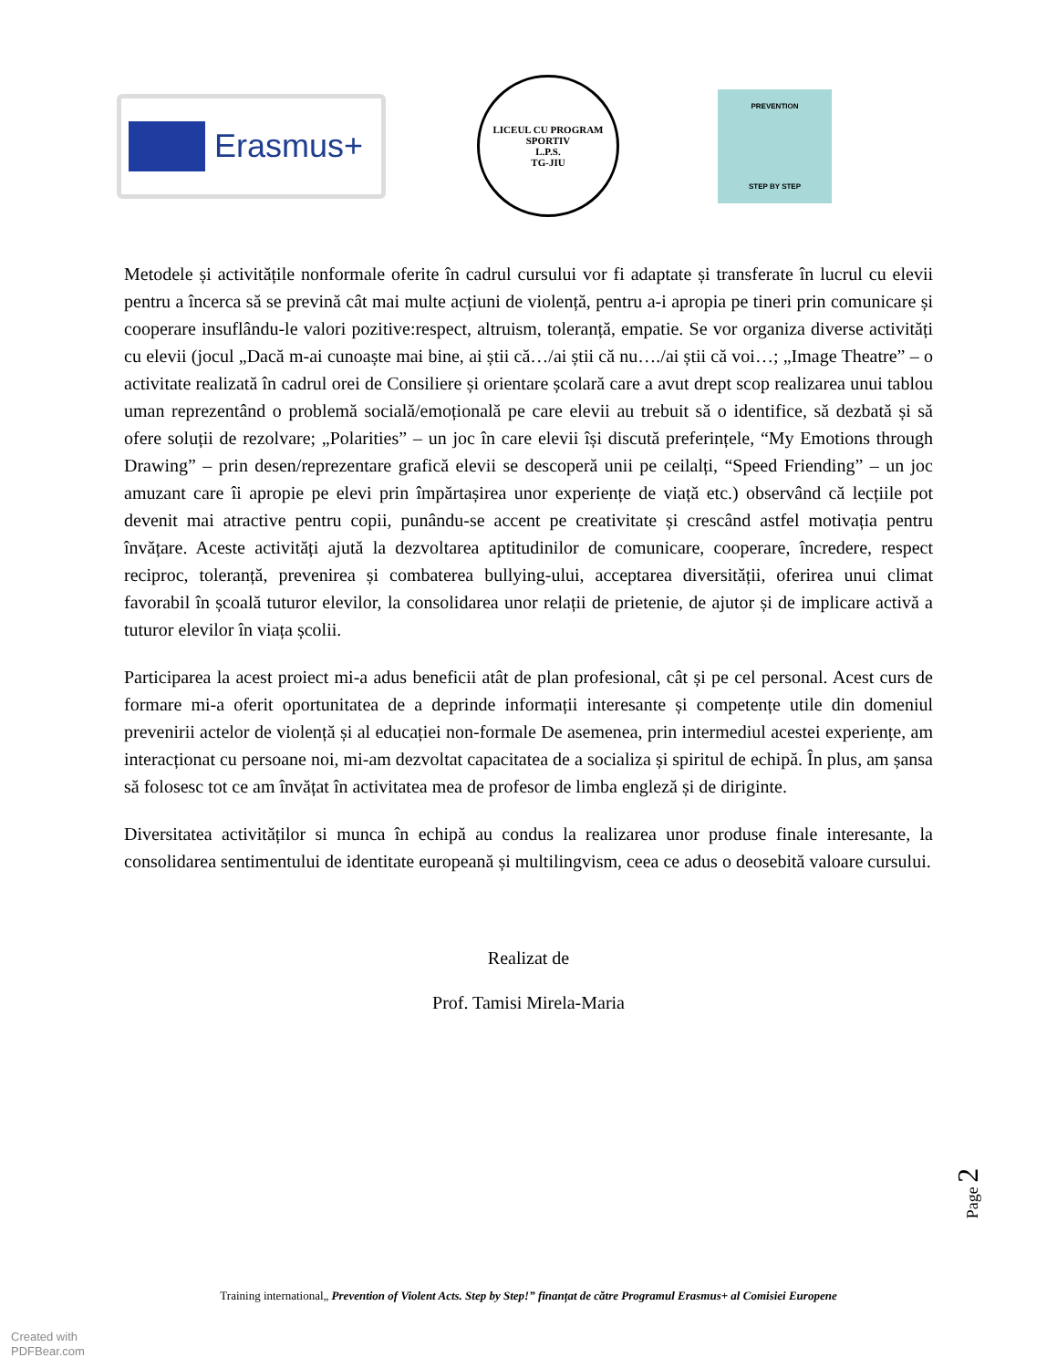Erasmus+
LICEUL CU PROGRAM SPORTIV
L.P.S.
TG-JIU
PREVENTION
STEP BY STEP
Metodele și activitățile nonformale oferite în cadrul cursului vor fi adaptate și transferate în lucrul cu elevii pentru a încerca să se prevină cât mai multe acțiuni de violență, pentru a-i apropia pe tineri prin comunicare și cooperare insuflându-le valori pozitive:respect, altruism, toleranță, empatie. Se vor organiza diverse activități cu elevii (jocul „Dacă m-ai cunoaște mai bine, ai știi că…/ai știi că nu…./ai știi că voi…; „Image Theatre” – o activitate realizată în cadrul orei de Consiliere și orientare școlară care a avut drept scop realizarea unui tablou uman reprezentând o problemă socială/emoțională pe care elevii au trebuit să o identifice, să dezbată și să ofere soluții de rezolvare; „Polarities” – un joc în care elevii își discută preferințele, “My Emotions through Drawing” – prin desen/reprezentare grafică elevii se descoperă unii pe ceilalți, “Speed Friending” – un joc amuzant care îi apropie pe elevi prin împărtașirea unor experiențe de viață etc.) observând că lecțiile pot devenit mai atractive pentru copii, punându-se accent pe creativitate și crescând astfel motivația pentru învățare. Aceste activități ajută la dezvoltarea aptitudinilor de comunicare, cooperare, încredere, respect reciproc, toleranță, prevenirea și combaterea bullying-ului, acceptarea diversității, oferirea unui climat favorabil în școală tuturor elevilor, la consolidarea unor relații de prietenie, de ajutor și de implicare activă a tuturor elevilor în viața școlii.
Participarea la acest proiect mi-a adus beneficii atât de plan profesional, cât și pe cel personal. Acest curs de formare mi-a oferit oportunitatea de a deprinde informații interesante și competențe utile din domeniul prevenirii actelor de violență și al educației non-formale De asemenea, prin intermediul acestei experiențe, am interacționat cu persoane noi, mi-am dezvoltat capacitatea de a socializa și spiritul de echipă. În plus, am șansa să folosesc tot ce am învățat în activitatea mea de profesor de limba engleză și de diriginte.
Diversitatea activităților si munca în echipă au condus la realizarea unor produse finale interesante, la consolidarea sentimentului de identitate europeană și multilingvism, ceea ce adus o deosebită valoare cursului.
Realizat de
Prof. Tamisi Mirela-Maria
Page 2
Training international„ Prevention of Violent Acts. Step by Step!” finanțat de către Programul Erasmus+ al Comisiei Europene
Created with
PDFBear.com